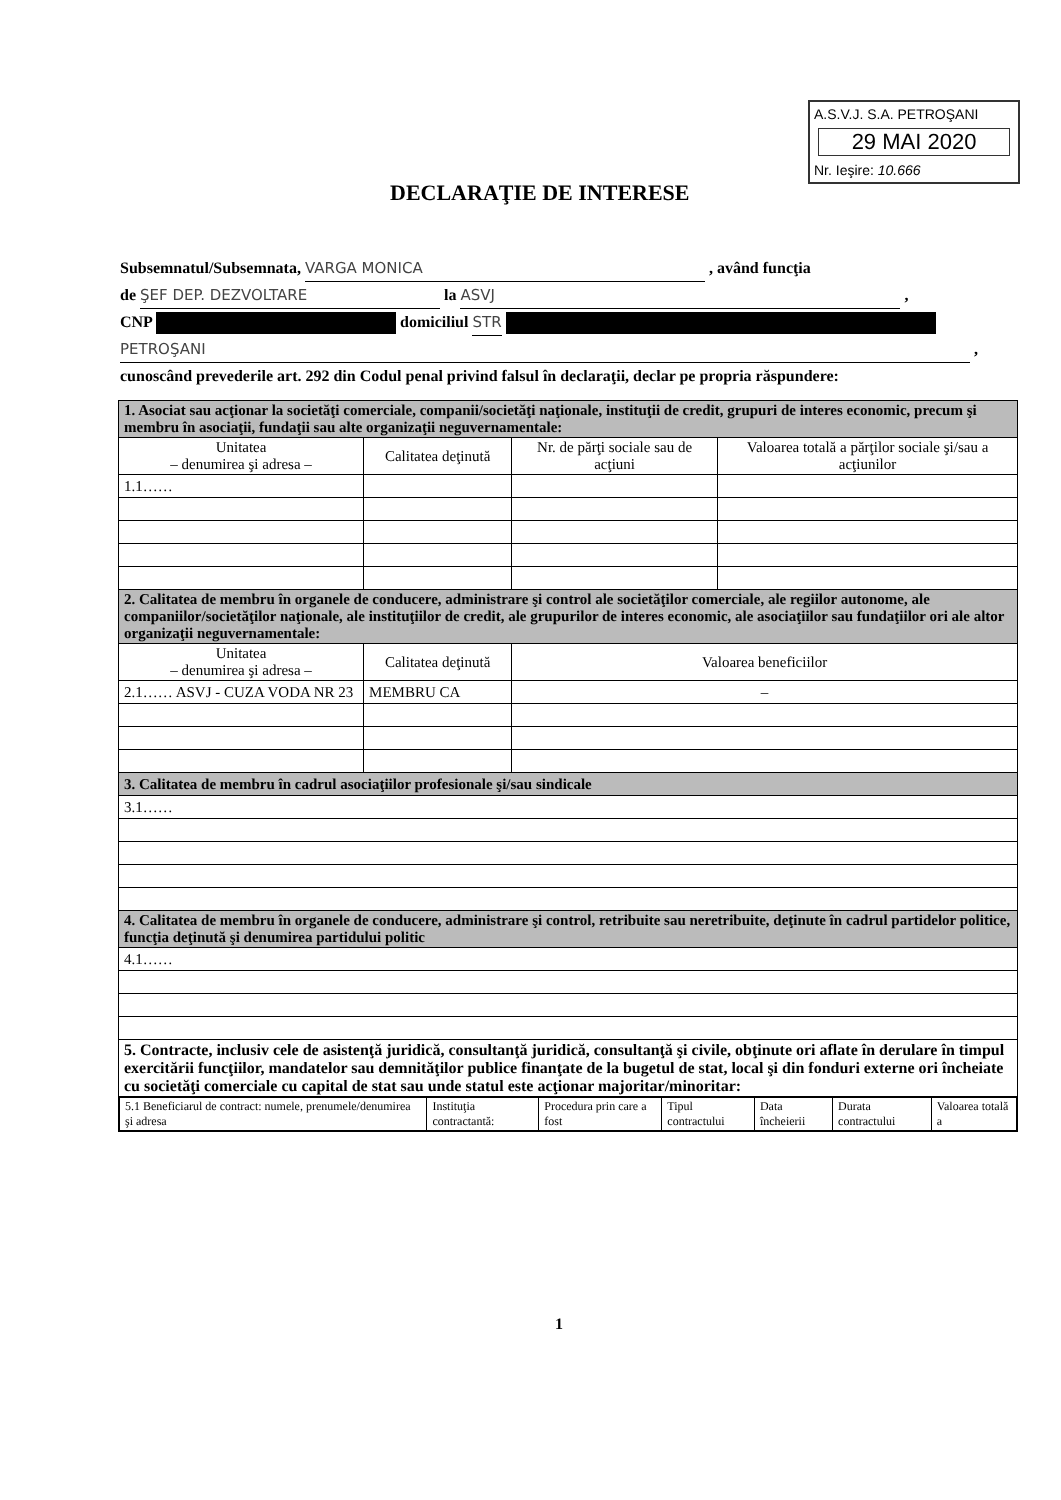A.S.V.J. S.A. PETROŞANI
29 MAI 2020
Nr. Ieşire: 10.666
DECLARAŢIE DE INTERESE
Subsemnatul/Subsemnata, VARGA MONICA , având funcţia
de ŞEF DEP. DEZVOLTARE la ASVJ ,
CNP domiciliul STR
PETROŞANI ,
cunoscând prevederile art. 292 din Codul penal privind falsul în declaraţii, declar pe propria răspundere:
| 1. Asociat sau acţionar la societăţi comerciale, companii/societăţi naţionale, instituţii de credit, grupuri de interes economic, precum şi membru în asociaţii, fundaţii sau alte organizaţii neguvernamentale: | | | |
| Unitatea – denumirea şi adresa – | Calitatea deţinută | Nr. de părţi sociale sau de acţiuni | Valoarea totală a părţilor sociale şi/sau a acţiunilor |
| 1.1…… | | | |
| 2. Calitatea de membru în organele de conducere, administrare şi control ale societăţilor comerciale, ale regiilor autonome, ale companiilor/societăţilor naţionale, ale instituţiilor de credit, ale grupurilor de interes economic, ale asociaţiilor sau fundaţiilor ori ale altor organizaţii neguvernamentale: | | | |
| Unitatea – denumirea şi adresa – | Calitatea deţinută | Valoarea beneficiilor | |
| 2.1…… ASVJ - CUZA VODA NR 23 | MEMBRU CA | – | |
| 3. Calitatea de membru în cadrul asociaţiilor profesionale şi/sau sindicale | | | |
| 3.1…… | | | |
| 4. Calitatea de membru în organele de conducere, administrare şi control, retribuite sau neretribuite, deţinute în cadrul partidelor politice, funcţia deţinută şi denumirea partidului politic | | | |
| 4.1…… | | | |
| 5. Contracte, inclusiv cele de asistenţă juridică, consultanţă juridică, consultanţă şi civile, obţinute ori aflate în derulare în timpul exercitării funcţiilor, mandatelor sau demnităţilor publice finanţate de la bugetul de stat, local şi din fonduri externe ori încheiate cu societăţi comerciale cu capital de stat sau unde statul este acţionar majoritar/minoritar: | | | |
| / 5.1 Beneficiarul de contract: numele, prenumele/denumirea şi adresa / Instituţia contractantă: / Procedura prin care a fost / Tipul contractului / Data încheierii / Durata contractului / Valoarea totală a / | | | |
1